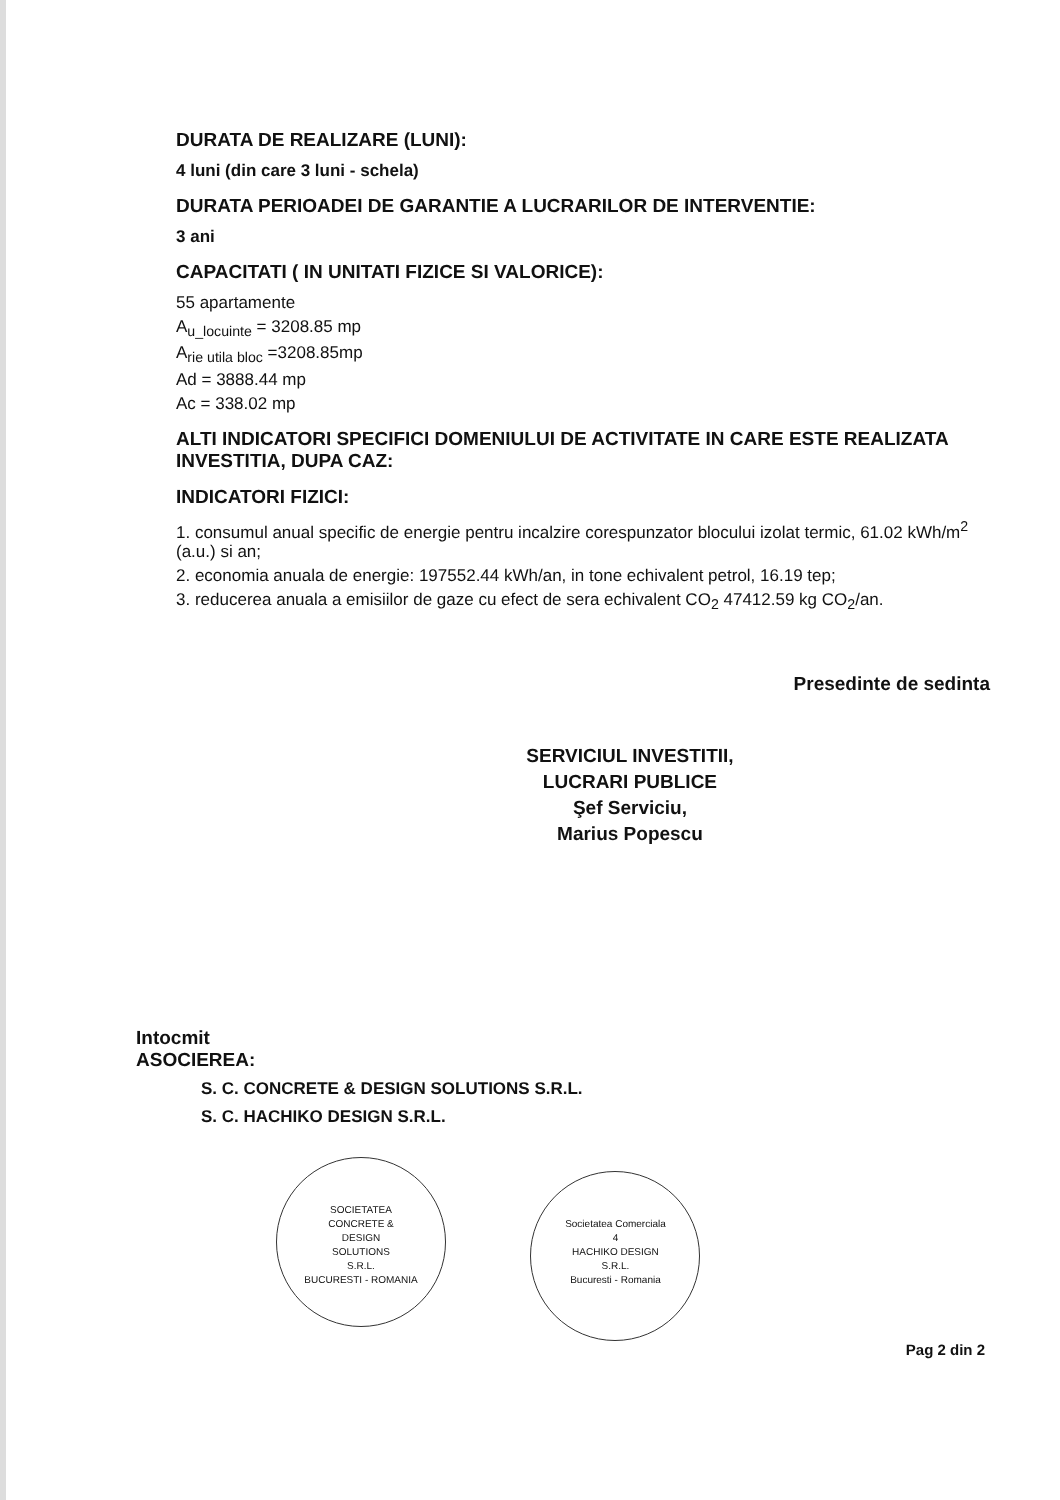DURATA DE REALIZARE (LUNI):
4 luni (din care 3 luni - schela)
DURATA PERIOADEI DE GARANTIE A LUCRARILOR DE INTERVENTIE:
3 ani
CAPACITATI ( IN UNITATI FIZICE SI VALORICE):
55 apartamente
A<sub>u_locuinte</sub> = 3208.85 mp
A<sub>rie utila bloc</sub> =3208.85mp
Ad = 3888.44 mp
Ac = 338.02 mp
ALTI INDICATORI SPECIFICI DOMENIULUI DE ACTIVITATE IN CARE ESTE REALIZATA INVESTITIA, DUPA CAZ:
INDICATORI FIZICI:
1. consumul anual specific de energie pentru incalzire corespunzator blocului izolat termic, 61.02 kWh/m<sup>2</sup> (a.u.) si an;
2. economia anuala de energie: 197552.44 kWh/an, in tone echivalent petrol, 16.19 tep;
3. reducerea anuala a emisiilor de gaze cu efect de sera echivalent CO<sub>2</sub> 47412.59 kg CO<sub>2</sub>/an.
SERVICIUL INVESTITII,
LUCRARI PUBLICE
Şef Serviciu,
Marius Popescu
Presedinte de sedinta
Intocmit
ASOCIEREA:
S. C. CONCRETE & DESIGN SOLUTIONS S.R.L.
S. C. HACHIKO DESIGN S.R.L.
SOCIETATEA
CONCRETE &
DESIGN
SOLUTIONS
S.R.L.
BUCURESTI - ROMANIA Societatea Comerciala
4
HACHIKO DESIGN
S.R.L.
Bucuresti - Romania
Pag 2 din 2